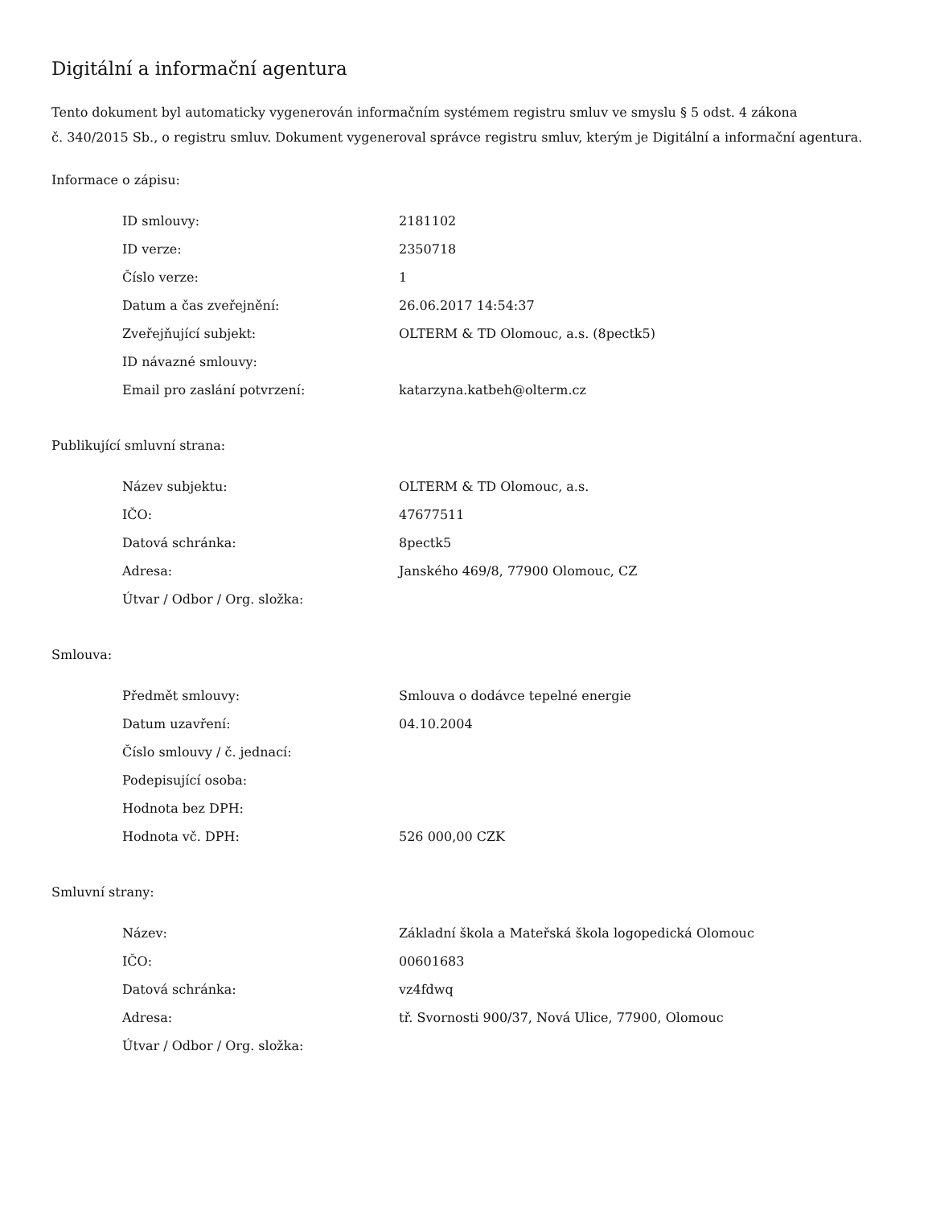Digitální a informační agentura
Tento dokument byl automaticky vygenerován informačním systémem registru smluv ve smyslu § 5 odst. 4 zákona
č. 340/2015 Sb., o registru smluv. Dokument vygeneroval správce registru smluv, kterým je Digitální a informační agentura.
Informace o zápisu:
| ID smlouvy: | 2181102 |
| ID verze: | 2350718 |
| Číslo verze: | 1 |
| Datum a čas zveřejnění: | 26.06.2017 14:54:37 |
| Zveřejňující subjekt: | OLTERM & TD Olomouc, a.s. (8pectk5) |
| ID návazné smlouvy: | |
| Email pro zaslání potvrzení: | katarzyna.katbeh@olterm.cz |
Publikující smluvní strana:
| Název subjektu: | OLTERM & TD Olomouc, a.s. |
| IČO: | 47677511 |
| Datová schránka: | 8pectk5 |
| Adresa: | Janského 469/8, 77900 Olomouc, CZ |
| Útvar / Odbor / Org. složka: | |
Smlouva:
| Předmět smlouvy: | Smlouva o dodávce tepelné energie |
| Datum uzavření: | 04.10.2004 |
| Číslo smlouvy / č. jednací: | |
| Podepisující osoba: | |
| Hodnota bez DPH: | |
| Hodnota vč. DPH: | 526 000,00 CZK |
Smluvní strany:
| Název: | Základní škola a Mateřská škola logopedická Olomouc |
| IČO: | 00601683 |
| Datová schránka: | vz4fdwq |
| Adresa: | tř. Svornosti 900/37, Nová Ulice, 77900, Olomouc |
| Útvar / Odbor / Org. složka: | |